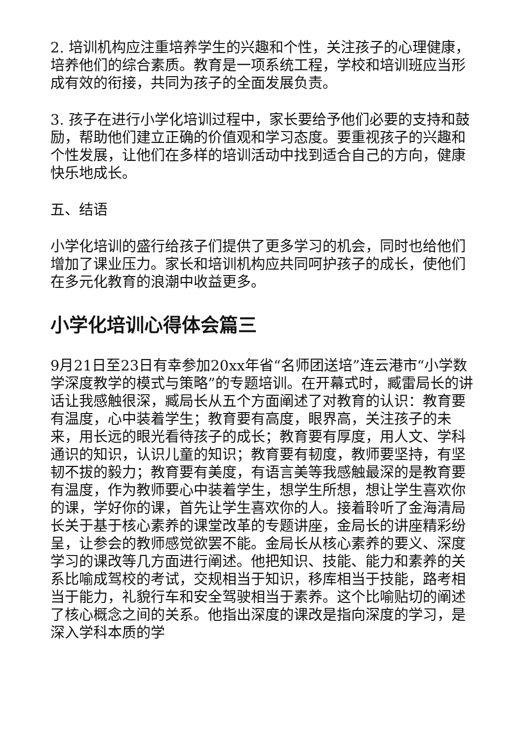2. 培训机构应注重培养学生的兴趣和个性，关注孩子的心理健康，培养他们的综合素质。教育是一项系统工程，学校和培训班应当形成有效的衔接，共同为孩子的全面发展负责。
3. 孩子在进行小学化培训过程中，家长要给予他们必要的支持和鼓励，帮助他们建立正确的价值观和学习态度。要重视孩子的兴趣和个性发展，让他们在多样的培训活动中找到适合自己的方向，健康快乐地成长。
五、结语
小学化培训的盛行给孩子们提供了更多学习的机会，同时也给他们增加了课业压力。家长和培训机构应共同呵护孩子的成长，使他们在多元化教育的浪潮中收益更多。
小学化培训心得体会篇三
9月21日至23日有幸参加20xx年省“名师团送培”连云港市“小学数学深度教学的模式与策略”的专题培训。在开幕式时，臧雷局长的讲话让我感触很深，臧局长从五个方面阐述了对教育的认识：教育要有温度，心中装着学生；教育要有高度，眼界高，关注孩子的未来，用长远的眼光看待孩子的成长；教育要有厚度，用人文、学科通识的知识，认识儿童的知识；教育要有韧度，教师要坚持，有坚韧不拔的毅力；教育要有美度，有语言美等我感触最深的是教育要有温度，作为教师要心中装着学生，想学生所想，想让学生喜欢你的课，学好你的课，首先让学生喜欢你的人。接着聆听了金海清局长关于基于核心素养的课堂改革的专题讲座，金局长的讲座精彩纷呈，让参会的教师感觉欲罢不能。金局长从核心素养的要义、深度学习的课改等几方面进行阐述。他把知识、技能、能力和素养的关系比喻成驾校的考试，交规相当于知识，移库相当于技能，路考相当于能力，礼貌行车和安全驾驶相当于素养。这个比喻贴切的阐述了核心概念之间的关系。他指出深度的课改是指向深度的学习，是深入学科本质的学